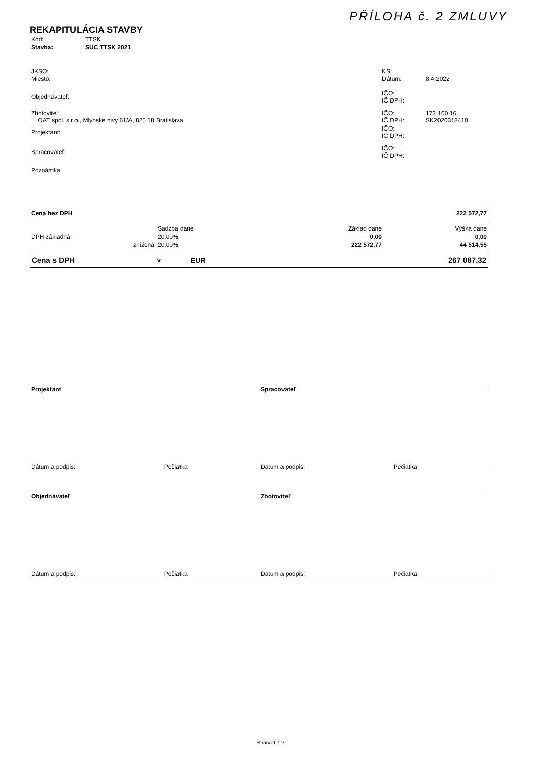PŘÍLOHA č. 2 ZMLUVY
REKAPITULÁCIA STAVBY
| Kód: | TTSK |
| Stavba: | SUC TTSK 2021 |
| JKSO: Miesto: | KS: Dátum: | 8.4.2022 |
| Objednávateľ: | IČO: IČ DPH: | |
| Zhotoviteľ: OAT spol. s r.o., Mlynské nivy 61/A, 825 18 Bratislava | IČO: IČ DPH: | 173 100 16 SK2020318410 |
| Projektant: | IČO: IČ DPH: | |
| Spracovateľ: | IČO: IČ DPH: | |
| Poznámka: | | |
| Cena bez DPH | | | 222 572,77 |
| | Sadzba dane | Základ dane | Výška dane |
| DPH základná | 20,00% | 0,00 | 0,00 |
| znížená | 20,00% | 222 572,77 | 44 514,55 |
| Cena s DPH | v | EUR | 267 087,32 |
| Projektant | Spracovateľ |
| Dátum a podpis: Pečiatka | Dátum a podpis: Pečiatka |
| Objednávateľ | Zhotoviteľ |
| Dátum a podpis: Pečiatka | Dátum a podpis: Pečiatka |
Strana 1 z 2